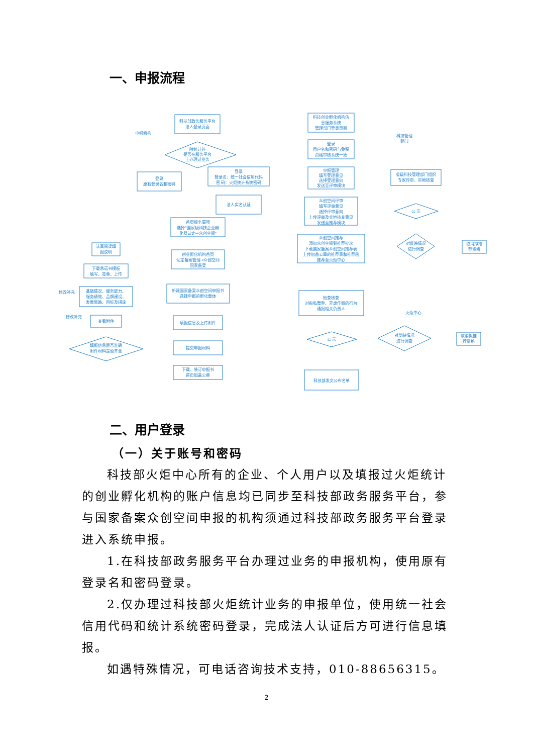一、申报流程
科技部政务服务平台
法人登录页面
申报机构
除统计外
是否在服务平台
上办理过业务
登录
原有登录名和密码
登录
登录名：统一社会信用代码
密 码：火炬统计系统密码
法人实名认证
首页服务事项
选择"国家级科技企业孵
化器认定→众创空间"
创业孵化机构首页
认定备案管理→众创空间
国家备案
新建国家备案众创空间申报书
选择申报的孵化载体
填报信息及上传附件
提交申报材料
下载、装订申报书
首页加盖公章
认真阅读填
报说明
下载承诺书模板
填写、签章、上传
基础情况、服务能力、
服务绩效、品牌建设、
发展思路、目标及措施
查看附件
填报信息是否准确
附件材料是否齐全
修改补充
修改补充
科技创业孵化机构信
息服务系统
管理部门登录页面
科技管理
部门
登录
用户名和密码与免税
资格审核系统一致
申报管理
填写受理意见
选择受理意向
发送至评审模块
省级科技管理部门组织
专家评审、实地核查
众创空间评审
填写评审意见
选择评审意向
上传评审及实地核查意见
发送至推荐模块
公 示
对反映情况
进行调查
取消拟推
荐资格
众创空间推荐
添加众创空间到推荐批次
下载国家备案众创空间推荐表
上传加盖公章的推荐表和推荐函
推荐至火炬中心
抽查核查
对徇私舞弊、弄虚作假的行为
通报相关负责人
火炬中心
公 示
对反映情况
进行调查
取消拟推
荐资格
科技部发文公布名单
二、用户登录
（一）关于账号和密码
科技部火炬中心所有的企业、个人用户以及填报过火炬统计的创业孵化机构的账户信息均已同步至科技部政务服务平台，参与国家备案众创空间申报的机构须通过科技部政务服务平台登录进入系统申报。
1.在科技部政务服务平台办理过业务的申报机构，使用原有登录名和密码登录。
2.仅办理过科技部火炬统计业务的申报单位，使用统一社会信用代码和统计系统密码登录，完成法人认证后方可进行信息填报。
如遇特殊情况，可电话咨询技术支持，010-88656315。
2